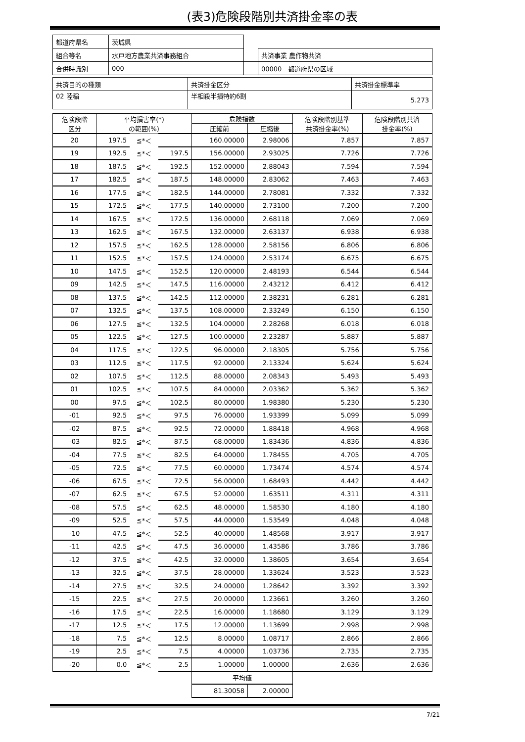(表3)危険段階別共済掛金率の表
| 都道府県名 | 茨城県 | | |
| 組合等名 | 水戸地方農業共済事務組合 | | 共済事業 農作物共済 |
| 合併時識別 | 000 | | 00000 都道府県の区域 |
| 共済目的の種類 | 共済掛金区分 | 共済掛金標準率 |
| 02 陸稲 | 半相殺半損特約6割 | 5.273 |
| 危険段階 区分 | 平均損害率(*) の範囲(%) | | | 危険指数 | | 危険段階別基準 共済掛金率(%) | 危険段階別共済 掛金率(%) |
| --- | --- | --- | --- | --- | --- | --- | --- |
| | | | | 圧縮前 | 圧縮後 | | |
| 20 | 197.5 | ≦*＜ | | 160.00000 | 2.98006 | 7.857 | 7.857 |
| 19 | 192.5 | ≦*＜ | 197.5 | 156.00000 | 2.93025 | 7.726 | 7.726 |
| 18 | 187.5 | ≦*＜ | 192.5 | 152.00000 | 2.88043 | 7.594 | 7.594 |
| 17 | 182.5 | ≦*＜ | 187.5 | 148.00000 | 2.83062 | 7.463 | 7.463 |
| 16 | 177.5 | ≦*＜ | 182.5 | 144.00000 | 2.78081 | 7.332 | 7.332 |
| 15 | 172.5 | ≦*＜ | 177.5 | 140.00000 | 2.73100 | 7.200 | 7.200 |
| 14 | 167.5 | ≦*＜ | 172.5 | 136.00000 | 2.68118 | 7.069 | 7.069 |
| 13 | 162.5 | ≦*＜ | 167.5 | 132.00000 | 2.63137 | 6.938 | 6.938 |
| 12 | 157.5 | ≦*＜ | 162.5 | 128.00000 | 2.58156 | 6.806 | 6.806 |
| 11 | 152.5 | ≦*＜ | 157.5 | 124.00000 | 2.53174 | 6.675 | 6.675 |
| 10 | 147.5 | ≦*＜ | 152.5 | 120.00000 | 2.48193 | 6.544 | 6.544 |
| 09 | 142.5 | ≦*＜ | 147.5 | 116.00000 | 2.43212 | 6.412 | 6.412 |
| 08 | 137.5 | ≦*＜ | 142.5 | 112.00000 | 2.38231 | 6.281 | 6.281 |
| 07 | 132.5 | ≦*＜ | 137.5 | 108.00000 | 2.33249 | 6.150 | 6.150 |
| 06 | 127.5 | ≦*＜ | 132.5 | 104.00000 | 2.28268 | 6.018 | 6.018 |
| 05 | 122.5 | ≦*＜ | 127.5 | 100.00000 | 2.23287 | 5.887 | 5.887 |
| 04 | 117.5 | ≦*＜ | 122.5 | 96.00000 | 2.18305 | 5.756 | 5.756 |
| 03 | 112.5 | ≦*＜ | 117.5 | 92.00000 | 2.13324 | 5.624 | 5.624 |
| 02 | 107.5 | ≦*＜ | 112.5 | 88.00000 | 2.08343 | 5.493 | 5.493 |
| 01 | 102.5 | ≦*＜ | 107.5 | 84.00000 | 2.03362 | 5.362 | 5.362 |
| 00 | 97.5 | ≦*＜ | 102.5 | 80.00000 | 1.98380 | 5.230 | 5.230 |
| -01 | 92.5 | ≦*＜ | 97.5 | 76.00000 | 1.93399 | 5.099 | 5.099 |
| -02 | 87.5 | ≦*＜ | 92.5 | 72.00000 | 1.88418 | 4.968 | 4.968 |
| -03 | 82.5 | ≦*＜ | 87.5 | 68.00000 | 1.83436 | 4.836 | 4.836 |
| -04 | 77.5 | ≦*＜ | 82.5 | 64.00000 | 1.78455 | 4.705 | 4.705 |
| -05 | 72.5 | ≦*＜ | 77.5 | 60.00000 | 1.73474 | 4.574 | 4.574 |
| -06 | 67.5 | ≦*＜ | 72.5 | 56.00000 | 1.68493 | 4.442 | 4.442 |
| -07 | 62.5 | ≦*＜ | 67.5 | 52.00000 | 1.63511 | 4.311 | 4.311 |
| -08 | 57.5 | ≦*＜ | 62.5 | 48.00000 | 1.58530 | 4.180 | 4.180 |
| -09 | 52.5 | ≦*＜ | 57.5 | 44.00000 | 1.53549 | 4.048 | 4.048 |
| -10 | 47.5 | ≦*＜ | 52.5 | 40.00000 | 1.48568 | 3.917 | 3.917 |
| -11 | 42.5 | ≦*＜ | 47.5 | 36.00000 | 1.43586 | 3.786 | 3.786 |
| -12 | 37.5 | ≦*＜ | 42.5 | 32.00000 | 1.38605 | 3.654 | 3.654 |
| -13 | 32.5 | ≦*＜ | 37.5 | 28.00000 | 1.33624 | 3.523 | 3.523 |
| -14 | 27.5 | ≦*＜ | 32.5 | 24.00000 | 1.28642 | 3.392 | 3.392 |
| -15 | 22.5 | ≦*＜ | 27.5 | 20.00000 | 1.23661 | 3.260 | 3.260 |
| -16 | 17.5 | ≦*＜ | 22.5 | 16.00000 | 1.18680 | 3.129 | 3.129 |
| -17 | 12.5 | ≦*＜ | 17.5 | 12.00000 | 1.13699 | 2.998 | 2.998 |
| -18 | 7.5 | ≦*＜ | 12.5 | 8.00000 | 1.08717 | 2.866 | 2.866 |
| -19 | 2.5 | ≦*＜ | 7.5 | 4.00000 | 1.03736 | 2.735 | 2.735 |
| -20 | 0.0 | ≦*＜ | 2.5 | 1.00000 | 1.00000 | 2.636 | 2.636 |
| | | | | 平均値 | | | |
| | | | | 81.30058 | 2.00000 | | |
7/21